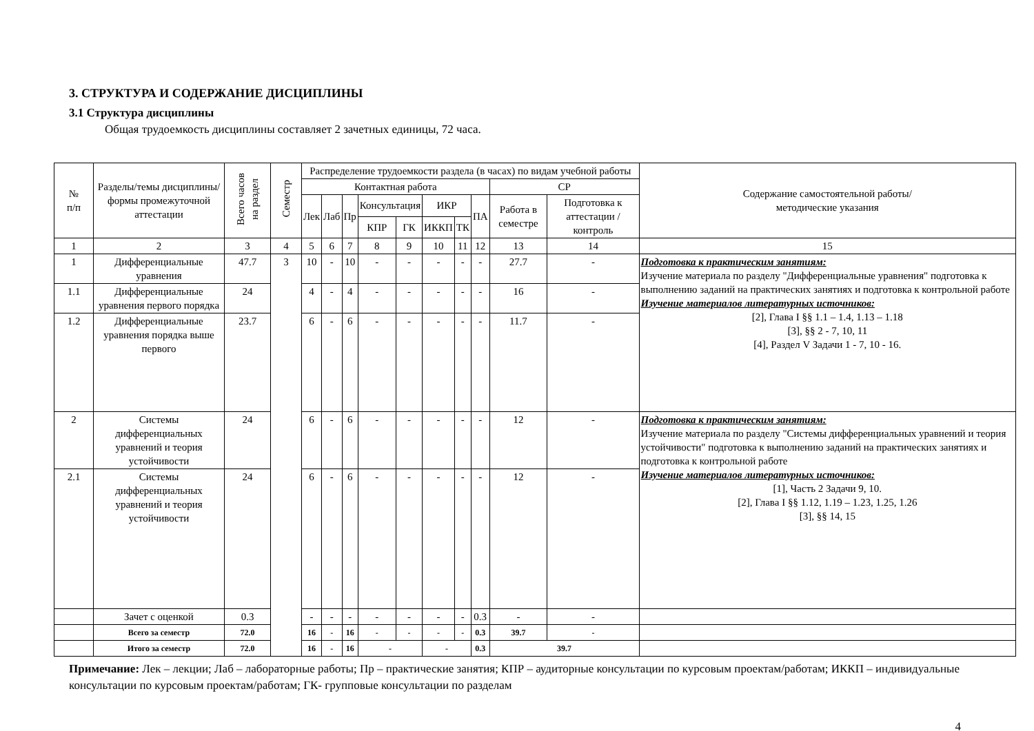3. СТРУКТУРА И СОДЕРЖАНИЕ ДИСЦИПЛИНЫ
3.1 Структура дисциплины
Общая трудоемкость дисциплины составляет 2 зачетных единицы, 72 часа.
| № п/п | Разделы/темы дисциплины/формы промежуточной аттестации | Всего часов на раздел | Семестр | Распределение трудоемкости раздела (в часах) по видам учебной работы | | | | | | | | | | Содержание самостоятельной работы/ методические указания |
| --- | --- | --- | --- | --- | --- | --- | --- | --- | --- | --- | --- | --- | --- | --- |
| | | | | Контактная работа | | | | | | | | СР | | |
| | | | | Лек | Лаб | Пр | Консультация | | ИКР | | ПА | Работа в семестре | Подготовка к аттестации /контроль | |
| | | | | | | | КПР | ГК | ИККП | ТК | | | | |
| 1 | 2 | 3 | 4 | 5 | 6 | 7 | 8 | 9 | 10 | 11 | 12 | 13 | 14 | 15 |
| 1 | Дифференциальные уравнения | 47.7 | 3 | 10 | - | 10 | - | - | - | - | - | 27.7 | - | Подготовка к практическим занятиям: Изучение материала по разделу "Дифференциальные уравнения" подготовка к выполнению заданий на практических занятиях и подготовка к контрольной работе Изучение материалов литературных источников: [2], Глава I §§ 1.1 – 1.4, 1.13 – 1.18 [3], §§ 2 - 7, 10, 11 [4], Раздел V Задачи 1 - 7, 10 - 16. |
| 1.1 | Дифференциальные уравнения первого порядка | 24 | | 4 | - | 4 | - | - | - | - | - | 16 | - | |
| 1.2 | Дифференциальные уравнения порядка выше первого | 23.7 | | 6 | - | 6 | - | - | - | - | - | 11.7 | - | |
| 2 | Системы дифференциальных уравнений и теория устойчивости | 24 | | 6 | - | 6 | - | - | - | - | - | 12 | - | Подготовка к практическим занятиям: Изучение материала по разделу "Системы дифференциальных уравнений и теория устойчивости" подготовка к выполнению заданий на практических занятиях и подготовка к контрольной работе Изучение материалов литературных источников: [1], Часть 2 Задачи 9, 10. [2], Глава I §§ 1.12, 1.19 – 1.23, 1.25, 1.26 [3], §§ 14, 15 |
| 2.1 | Системы дифференциальных уравнений и теория устойчивости | 24 | | 6 | - | 6 | - | - | - | - | - | 12 | - | |
| | Зачет с оценкой | 0.3 | | - | - | - | - | - | - | - | 0.3 | - | - | |
| | Всего за семестр | 72.0 | | 16 | - | 16 | - | - | - | - | 0.3 | 39.7 | - | |
| | Итого за семестр | 72.0 | | 16 | - | 16 | - | | - | | 0.3 | 39.7 | | |
Примечание: Лек – лекции; Лаб – лабораторные работы; Пр – практические занятия; КПР – аудиторные консультации по курсовым проектам/работам; ИККП – индивидуальные консультации по курсовым проектам/работам; ГК- групповые консультации по разделам
4